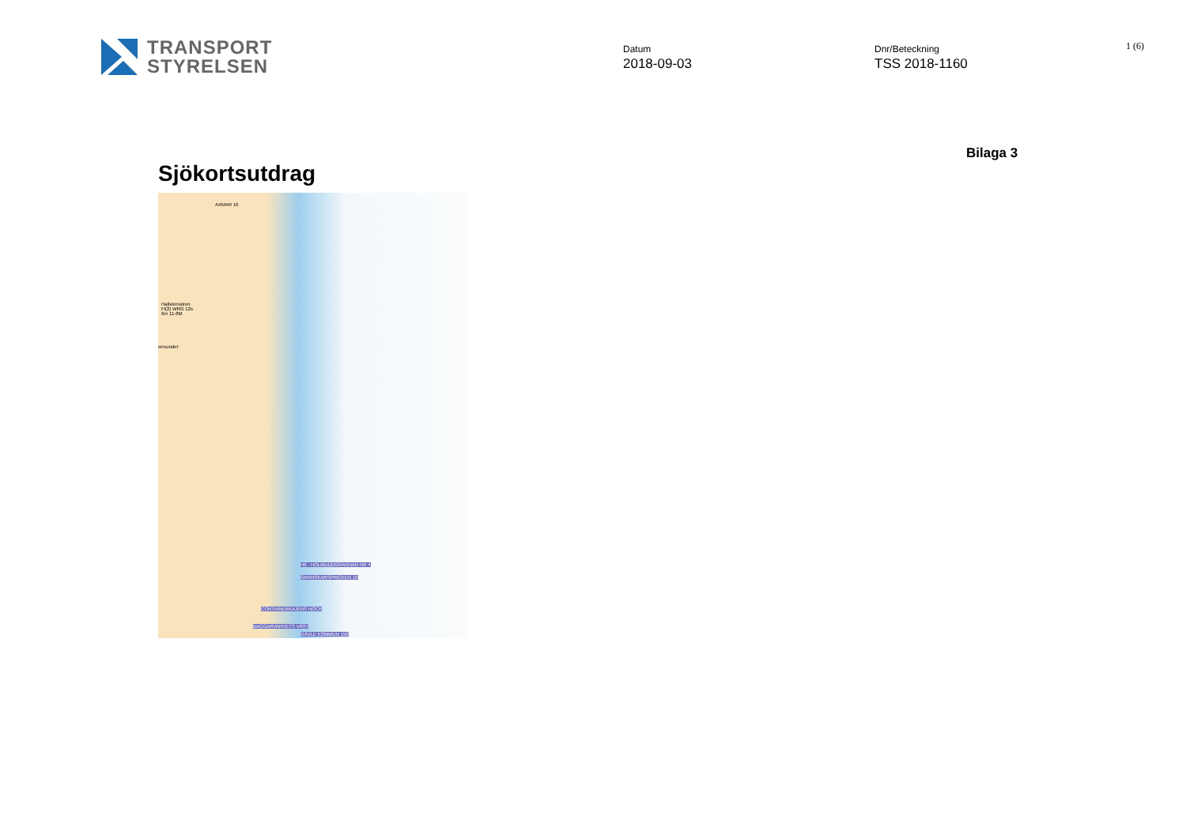TRANSPORT
STYRELSEN
Datum
2018-09-03
Dnr/Beteckning
TSS 2018-1160
1 (6)
Bilaga 3
Sjökortsutdrag
AXMAR 16
Hallstensören
Fl(2) WRG 12s
6m 11-8M
orrsundet
H6 - HOLMUDDGRANNAN NR 4
GRANSKARSPRICKEN 10
CONTAINERKAJENS NOCK
BAGGARVARVETS VÄST
GÄVLE KOMMUN 150